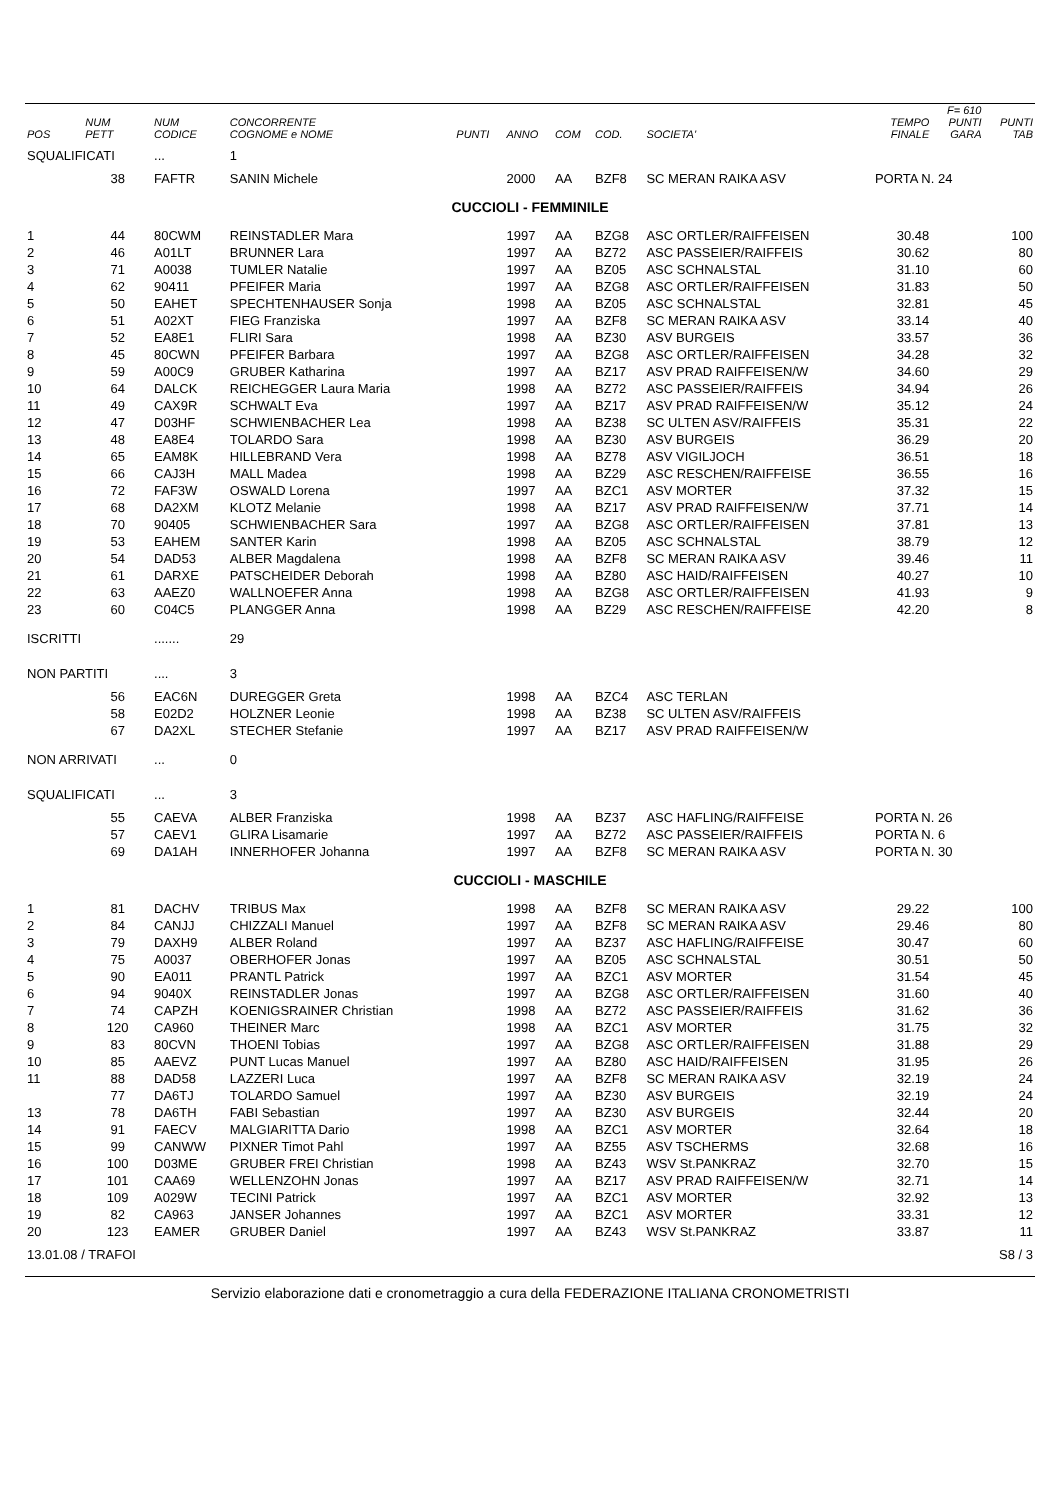| POS | NUM PETT | NUM CODICE | CONCORRENTE COGNOME e NOME | PUNTI | ANNO | COM | COD. | SOCIETA' | TEMPO FINALE | F= 610 PUNTI GARA | PUNTI TAB |
| --- | --- | --- | --- | --- | --- | --- | --- | --- | --- | --- | --- |
| SQUALIFICATI | | ... | 1 | | | | | | | | |
| | 38 | FAFTR | SANIN Michele | | 2000 | AA | BZF8 | SC MERAN RAIKA ASV | PORTA N. 24 | | |
| CUCCIOLI - FEMMINILE | | | | | | | | | | | |
| 1 | 44 | 80CWM | REINSTADLER Mara | | 1997 | AA | BZG8 | ASC ORTLER/RAIFFEISEN | 30.48 | | 100 |
| 2 | 46 | A01LT | BRUNNER Lara | | 1997 | AA | BZ72 | ASC PASSEIER/RAIFFEIS | 30.62 | | 80 |
| 3 | 71 | A0038 | TUMLER Natalie | | 1997 | AA | BZ05 | ASC SCHNALSTAL | 31.10 | | 60 |
| 4 | 62 | 90411 | PFEIFER Maria | | 1997 | AA | BZG8 | ASC ORTLER/RAIFFEISEN | 31.83 | | 50 |
| 5 | 50 | EAHET | SPECHTENHAUSER Sonja | | 1998 | AA | BZ05 | ASC SCHNALSTAL | 32.81 | | 45 |
| 6 | 51 | A02XT | FIEG Franziska | | 1997 | AA | BZF8 | SC MERAN RAIKA ASV | 33.14 | | 40 |
| 7 | 52 | EA8E1 | FLIRI Sara | | 1998 | AA | BZ30 | ASV BURGEIS | 33.57 | | 36 |
| 8 | 45 | 80CWN | PFEIFER Barbara | | 1997 | AA | BZG8 | ASC ORTLER/RAIFFEISEN | 34.28 | | 32 |
| 9 | 59 | A00C9 | GRUBER Katharina | | 1997 | AA | BZ17 | ASV PRAD RAIFFEISEN/W | 34.60 | | 29 |
| 10 | 64 | DALCK | REICHEGGER Laura Maria | | 1998 | AA | BZ72 | ASC PASSEIER/RAIFFEIS | 34.94 | | 26 |
| 11 | 49 | CAX9R | SCHWALT Eva | | 1997 | AA | BZ17 | ASV PRAD RAIFFEISEN/W | 35.12 | | 24 |
| 12 | 47 | D03HF | SCHWIENBACHER Lea | | 1998 | AA | BZ38 | SC ULTEN ASV/RAIFFEIS | 35.31 | | 22 |
| 13 | 48 | EA8E4 | TOLARDO Sara | | 1998 | AA | BZ30 | ASV BURGEIS | 36.29 | | 20 |
| 14 | 65 | EAM8K | HILLEBRAND Vera | | 1998 | AA | BZ78 | ASV VIGILJOCH | 36.51 | | 18 |
| 15 | 66 | CAJ3H | MALL Madea | | 1998 | AA | BZ29 | ASC RESCHEN/RAIFFEISE | 36.55 | | 16 |
| 16 | 72 | FAF3W | OSWALD Lorena | | 1997 | AA | BZC1 | ASV MORTER | 37.32 | | 15 |
| 17 | 68 | DA2XM | KLOTZ Melanie | | 1998 | AA | BZ17 | ASV PRAD RAIFFEISEN/W | 37.71 | | 14 |
| 18 | 70 | 90405 | SCHWIENBACHER Sara | | 1997 | AA | BZG8 | ASC ORTLER/RAIFFEISEN | 37.81 | | 13 |
| 19 | 53 | EAHEM | SANTER Karin | | 1998 | AA | BZ05 | ASC SCHNALSTAL | 38.79 | | 12 |
| 20 | 54 | DAD53 | ALBER Magdalena | | 1998 | AA | BZF8 | SC MERAN RAIKA ASV | 39.46 | | 11 |
| 21 | 61 | DARXE | PATSCHEIDER Deborah | | 1998 | AA | BZ80 | ASC HAID/RAIFFEISEN | 40.27 | | 10 |
| 22 | 63 | AAEZ0 | WALLNOEFER Anna | | 1998 | AA | BZG8 | ASC ORTLER/RAIFFEISEN | 41.93 | | 9 |
| 23 | 60 | C04C5 | PLANGGER Anna | | 1998 | AA | BZ29 | ASC RESCHEN/RAIFFEISE | 42.20 | | 8 |
| ISCRITTI | | ....... | 29 | | | | | | | | |
| NON PARTITI | | .... | 3 | | | | | | | | |
| | 56 | EAC6N | DUREGGER Greta | | 1998 | AA | BZC4 | ASC TERLAN | | | |
| | 58 | E02D2 | HOLZNER Leonie | | 1998 | AA | BZ38 | SC ULTEN ASV/RAIFFEIS | | | |
| | 67 | DA2XL | STECHER Stefanie | | 1997 | AA | BZ17 | ASV PRAD RAIFFEISEN/W | | | |
| NON ARRIVATI | | ... | 0 | | | | | | | | |
| SQUALIFICATI | | ... | 3 | | | | | | | | |
| | 55 | CAEVA | ALBER Franziska | | 1998 | AA | BZ37 | ASC HAFLING/RAIFFEISE | PORTA N. 26 | | |
| | 57 | CAEV1 | GLIRA Lisamarie | | 1997 | AA | BZ72 | ASC PASSEIER/RAIFFEIS | PORTA N. 6 | | |
| | 69 | DA1AH | INNERHOFER Johanna | | 1997 | AA | BZF8 | SC MERAN RAIKA ASV | PORTA N. 30 | | |
| CUCCIOLI - MASCHILE | | | | | | | | | | | |
| 1 | 81 | DACHV | TRIBUS Max | | 1998 | AA | BZF8 | SC MERAN RAIKA ASV | 29.22 | | 100 |
| 2 | 84 | CANJJ | CHIZZALI Manuel | | 1997 | AA | BZF8 | SC MERAN RAIKA ASV | 29.46 | | 80 |
| 3 | 79 | DAXH9 | ALBER Roland | | 1997 | AA | BZ37 | ASC HAFLING/RAIFFEISE | 30.47 | | 60 |
| 4 | 75 | A0037 | OBERHOFER Jonas | | 1997 | AA | BZ05 | ASC SCHNALSTAL | 30.51 | | 50 |
| 5 | 90 | EA011 | PRANTL Patrick | | 1997 | AA | BZC1 | ASV MORTER | 31.54 | | 45 |
| 6 | 94 | 9040X | REINSTADLER Jonas | | 1997 | AA | BZG8 | ASC ORTLER/RAIFFEISEN | 31.60 | | 40 |
| 7 | 74 | CAPZH | KOENIGSRAINER Christian | | 1998 | AA | BZ72 | ASC PASSEIER/RAIFFEIS | 31.62 | | 36 |
| 8 | 120 | CA960 | THEINER Marc | | 1998 | AA | BZC1 | ASV MORTER | 31.75 | | 32 |
| 9 | 83 | 80CVN | THOENI Tobias | | 1997 | AA | BZG8 | ASC ORTLER/RAIFFEISEN | 31.88 | | 29 |
| 10 | 85 | AAEVZ | PUNT Lucas Manuel | | 1997 | AA | BZ80 | ASC HAID/RAIFFEISEN | 31.95 | | 26 |
| 11 | 88 | DAD58 | LAZZERI Luca | | 1997 | AA | BZF8 | SC MERAN RAIKA ASV | 32.19 | | 24 |
| | 77 | DA6TJ | TOLARDO Samuel | | 1997 | AA | BZ30 | ASV BURGEIS | 32.19 | | 24 |
| 13 | 78 | DA6TH | FABI Sebastian | | 1997 | AA | BZ30 | ASV BURGEIS | 32.44 | | 20 |
| 14 | 91 | FAECV | MALGIARITTA Dario | | 1998 | AA | BZC1 | ASV MORTER | 32.64 | | 18 |
| 15 | 99 | CANWW | PIXNER Timot Pahl | | 1997 | AA | BZ55 | ASV TSCHERMS | 32.68 | | 16 |
| 16 | 100 | D03ME | GRUBER FREI Christian | | 1998 | AA | BZ43 | WSV St.PANKRAZ | 32.70 | | 15 |
| 17 | 101 | CAA69 | WELLENZOHN Jonas | | 1997 | AA | BZ17 | ASV PRAD RAIFFEISEN/W | 32.71 | | 14 |
| 18 | 109 | A029W | TECINI Patrick | | 1997 | AA | BZC1 | ASV MORTER | 32.92 | | 13 |
| 19 | 82 | CA963 | JANSER Johannes | | 1997 | AA | BZC1 | ASV MORTER | 33.31 | | 12 |
| 20 | 123 | EAMER | GRUBER Daniel | | 1997 | AA | BZ43 | WSV St.PANKRAZ | 33.87 | | 11 |
| 13.01.08 / TRAFOI | | | | | | | | | | | S8 / 3 |
Servizio elaborazione dati e cronometraggio a cura della FEDERAZIONE ITALIANA CRONOMETRISTI